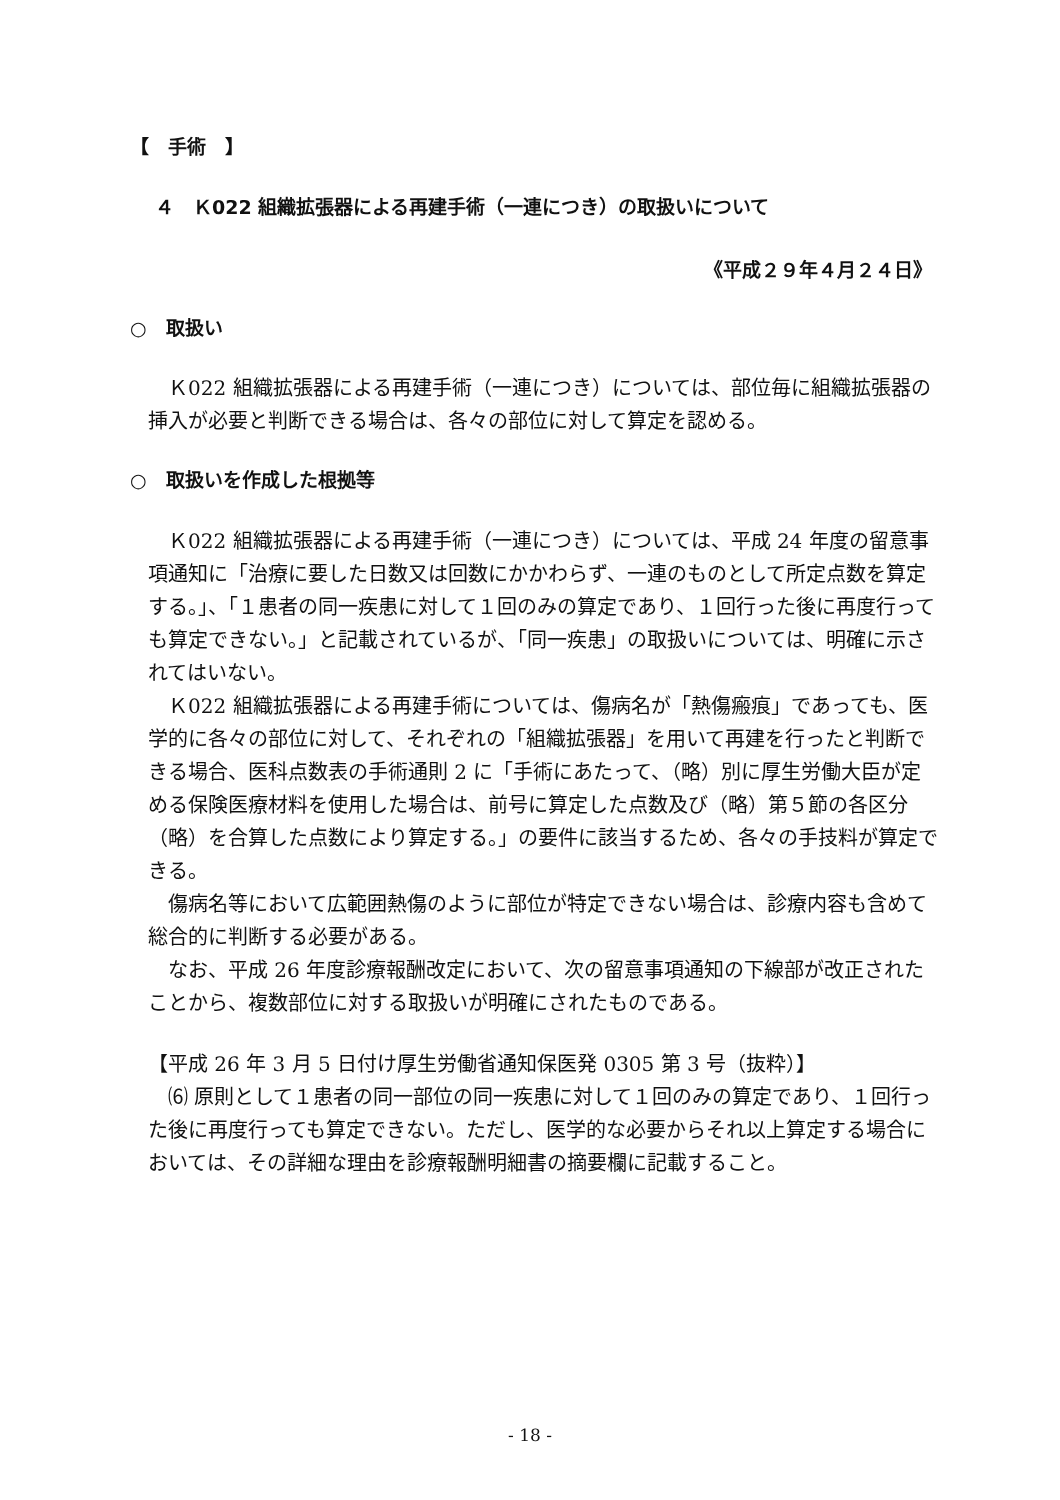【　手術　】
４　Ｋ022 組織拡張器による再建手術（一連につき）の取扱いについて
《平成２９年４月２４日》
○　取扱い
　Ｋ022 組織拡張器による再建手術（一連につき）については、部位毎に組織拡張器の挿入が必要と判断できる場合は、各々の部位に対して算定を認める。
○　取扱いを作成した根拠等
　Ｋ022 組織拡張器による再建手術（一連につき）については、平成 24 年度の留意事項通知に「治療に要した日数又は回数にかかわらず、一連のものとして所定点数を算定する。」、「１患者の同一疾患に対して１回のみの算定であり、１回行った後に再度行っても算定できない。」と記載されているが、「同一疾患」の取扱いについては、明確に示されてはいない。
　Ｋ022 組織拡張器による再建手術については、傷病名が「熱傷瘢痕」であっても、医学的に各々の部位に対して、それぞれの「組織拡張器」を用いて再建を行ったと判断できる場合、医科点数表の手術通則 2 に「手術にあたって、（略）別に厚生労働大臣が定める保険医療材料を使用した場合は、前号に算定した点数及び（略）第５節の各区分（略）を合算した点数により算定する。」の要件に該当するため、各々の手技料が算定できる。
　傷病名等において広範囲熱傷のように部位が特定できない場合は、診療内容も含めて総合的に判断する必要がある。
　なお、平成 26 年度診療報酬改定において、次の留意事項通知の下線部が改正されたことから、複数部位に対する取扱いが明確にされたものである。
【平成 26 年 3 月 5 日付け厚生労働省通知保医発 0305 第 3 号（抜粋）】
　⑹ 原則として１患者の同一部位の同一疾患に対して１回のみの算定であり、１回行った後に再度行っても算定できない。ただし、医学的な必要からそれ以上算定する場合においては、その詳細な理由を診療報酬明細書の摘要欄に記載すること。
- 18 -